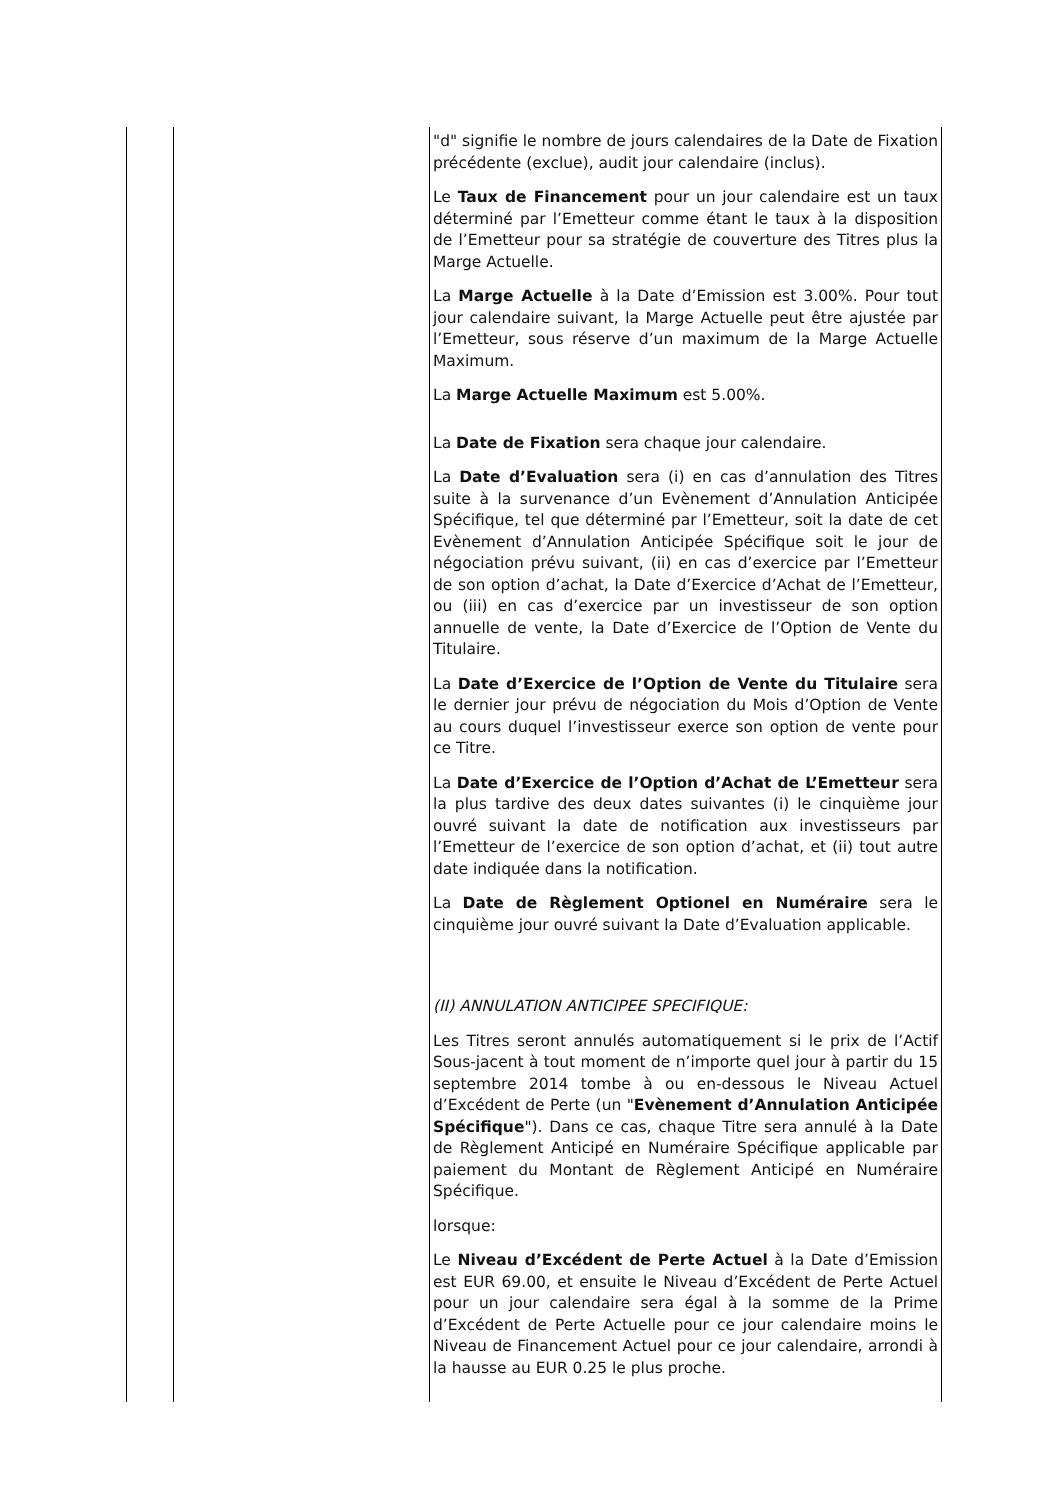| | | "d" signifie le nombre de jours calendaires de la Date de Fixation précédente (exclue), audit jour calendaire (inclus). Le Taux de Financement pour un jour calendaire est un taux déterminé par l’Emetteur comme étant le taux à la disposition de l’Emetteur pour sa stratégie de couverture des Titres plus la Marge Actuelle. La Marge Actuelle à la Date d’Emission est 3.00%. Pour tout jour calendaire suivant, la Marge Actuelle peut être ajustée par l’Emetteur, sous réserve d’un maximum de la Marge Actuelle Maximum. La Marge Actuelle Maximum est 5.00%. La Date de Fixation sera chaque jour calendaire. La Date d’Evaluation sera (i) en cas d’annulation des Titres suite à la survenance d’un Evènement d’Annulation Anticipée Spécifique, tel que déterminé par l’Emetteur, soit la date de cet Evènement d’Annulation Anticipée Spécifique soit le jour de négociation prévu suivant, (ii) en cas d’exercice par l’Emetteur de son option d’achat, la Date d’Exercice d’Achat de l’Emetteur, ou (iii) en cas d’exercice par un investisseur de son option annuelle de vente, la Date d’Exercice de l’Option de Vente du Titulaire. La Date d’Exercice de l’Option de Vente du Titulaire sera le dernier jour prévu de négociation du Mois d’Option de Vente au cours duquel l’investisseur exerce son option de vente pour ce Titre. La Date d’Exercice de l’Option d’Achat de L’Emetteur sera la plus tardive des deux dates suivantes (i) le cinquième jour ouvré suivant la date de notification aux investisseurs par l’Emetteur de l’exercice de son option d’achat, et (ii) tout autre date indiquée dans la notification. La Date de Règlement Optionel en Numéraire sera le cinquième jour ouvré suivant la Date d’Evaluation applicable. (II) ANNULATION ANTICIPEE SPECIFIQUE: Les Titres seront annulés automatiquement si le prix de l’Actif Sous-jacent à tout moment de n’importe quel jour à partir du 15 septembre 2014 tombe à ou en-dessous le Niveau Actuel d’Excédent de Perte (un " Evènement d’Annulation Anticipée Spécifique "). Dans ce cas, chaque Titre sera annulé à la Date de Règlement Anticipé en Numéraire Spécifique applicable par paiement du Montant de Règlement Anticipé en Numéraire Spécifique. lorsque: Le Niveau d’Excédent de Perte Actuel à la Date d’Emission est EUR 69.00, et ensuite le Niveau d’Excédent de Perte Actuel pour un jour calendaire sera égal à la somme de la Prime d’Excédent de Perte Actuelle pour ce jour calendaire moins le Niveau de Financement Actuel pour ce jour calendaire, arrondi à la hausse au EUR 0.25 le plus proche. |